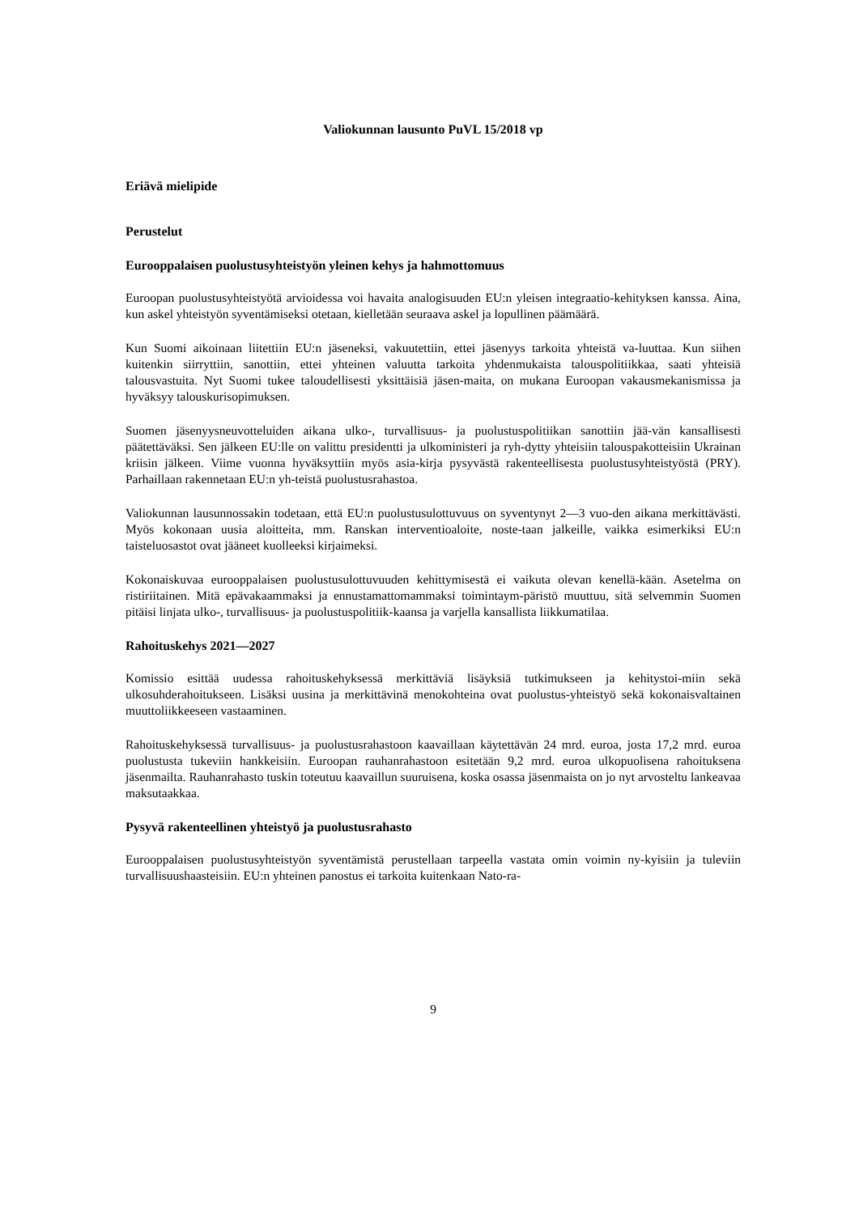Valiokunnan lausunto PuVL 15/2018 vp
Eriävä mielipide
Perustelut
Eurooppalaisen puolustusyhteistyön yleinen kehys ja hahmottomuus
Euroopan puolustusyhteistyötä arvioidessa voi havaita analogisuuden EU:n yleisen integraatio-kehityksen kanssa. Aina, kun askel yhteistyön syventämiseksi otetaan, kielletään seuraava askel ja lopullinen päämäärä.
Kun Suomi aikoinaan liitettiin EU:n jäseneksi, vakuutettiin, ettei jäsenyys tarkoita yhteistä va-luuttaa. Kun siihen kuitenkin siirryttiin, sanottiin, ettei yhteinen valuutta tarkoita yhdenmukaista talouspolitiikkaa, saati yhteisiä talousvastuita. Nyt Suomi tukee taloudellisesti yksittäisiä jäsen-maita, on mukana Euroopan vakausmekanismissa ja hyväksyy talouskurisopimuksen.
Suomen jäsenyysneuvotteluiden aikana ulko-, turvallisuus- ja puolustuspolitiikan sanottiin jää-vän kansallisesti päätettäväksi. Sen jälkeen EU:lle on valittu presidentti ja ulkoministeri ja ryh-dytty yhteisiin talouspakotteisiin Ukrainan kriisin jälkeen. Viime vuonna hyväksyttiin myös asia-kirja pysyvästä rakenteellisesta puolustusyhteistyöstä (PRY). Parhaillaan rakennetaan EU:n yh-teistä puolustusrahastoa.
Valiokunnan lausunnossakin todetaan, että EU:n puolustusulottuvuus on syventynyt 2—3 vuo-den aikana merkittävästi. Myös kokonaan uusia aloitteita, mm. Ranskan interventioaloite, noste-taan jalkeille, vaikka esimerkiksi EU:n taisteluosastot ovat jääneet kuolleeksi kirjaimeksi.
Kokonaiskuvaa eurooppalaisen puolustusulottuvuuden kehittymisestä ei vaikuta olevan kenellä-kään. Asetelma on ristiriitainen. Mitä epävakaammaksi ja ennustamattomammaksi toimintaym-päristö muuttuu, sitä selvemmin Suomen pitäisi linjata ulko-, turvallisuus- ja puolustuspolitiik-kaansa ja varjella kansallista liikkumatilaa.
Rahoituskehys 2021—2027
Komissio esittää uudessa rahoituskehyksessä merkittäviä lisäyksiä tutkimukseen ja kehitystoi-miin sekä ulkosuhderahoitukseen. Lisäksi uusina ja merkittävinä menokohteina ovat puolustus-yhteistyö sekä kokonaisvaltainen muuttoliikkeeseen vastaaminen.
Rahoituskehyksessä turvallisuus- ja puolustusrahastoon kaavaillaan käytettävän 24 mrd. euroa, josta 17,2 mrd. euroa puolustusta tukeviin hankkeisiin. Euroopan rauhanrahastoon esitetään 9,2 mrd. euroa ulkopuolisena rahoituksena jäsenmailta. Rauhanrahasto tuskin toteutuu kaavaillun suuruisena, koska osassa jäsenmaista on jo nyt arvosteltu lankeavaa maksutaakkaa.
Pysyvä rakenteellinen yhteistyö ja puolustusrahasto
Eurooppalaisen puolustusyhteistyön syventämistä perustellaan tarpeella vastata omin voimin ny-kyisiin ja tuleviin turvallisuushaasteisiin. EU:n yhteinen panostus ei tarkoita kuitenkaan Nato-ra-
9